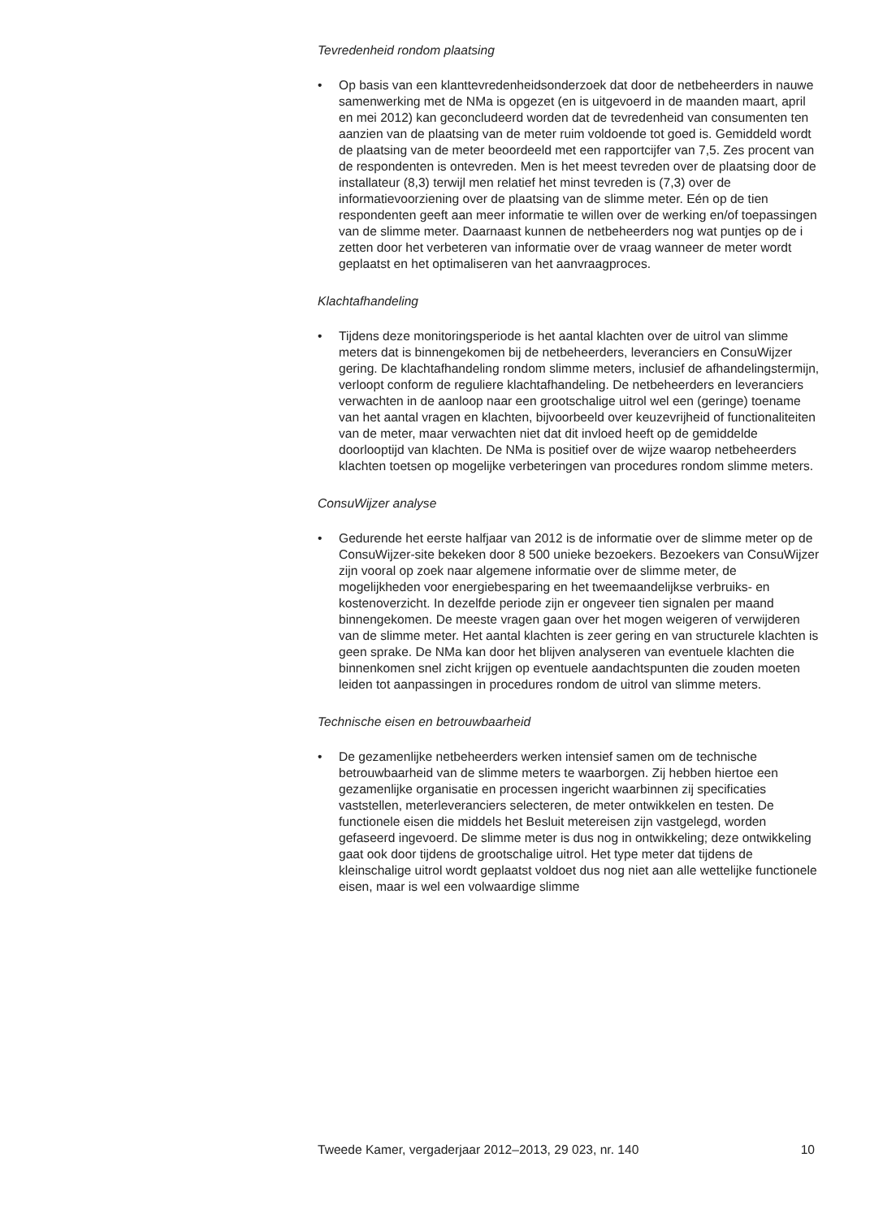Tevredenheid rondom plaatsing
• Op basis van een klanttevredenheidsonderzoek dat door de netbeheer­ders in nauwe samenwerking met de NMa is opgezet (en is uitgevoerd in de maanden maart, april en mei 2012) kan geconcludeerd worden dat de tevredenheid van consumenten ten aanzien van de plaatsing van de meter ruim voldoende tot goed is. Gemiddeld wordt de plaatsing van de meter beoordeeld met een rapportcijfer van 7,5. Zes procent van de respondenten is ontevreden. Men is het meest tevreden over de plaatsing door de installateur (8,3) terwijl men relatief het minst tevreden is (7,3) over de informatievoorziening over de plaatsing van de slimme meter. Eén op de tien respondenten geeft aan meer informatie te willen over de werking en/of toepassingen van de slimme meter. Daarnaast kunnen de netbeheerders nog wat puntjes op de i zetten door het verbeteren van informatie over de vraag wanneer de meter wordt geplaatst en het optimaliseren van het aanvraagpro­ces.
Klachtafhandeling
• Tijdens deze monitoringsperiode is het aantal klachten over de uitrol van slimme meters dat is binnengekomen bij de netbeheerders, leveranciers en ConsuWijzer gering. De klachtafhandeling rondom slimme meters, inclusief de afhandelingstermijn, verloopt conform de reguliere klachtafhandeling. De netbeheerders en leveranciers verwachten in de aanloop naar een grootschalige uitrol wel een (geringe) toename van het aantal vragen en klachten, bijvoorbeeld over keuzevrijheid of functionaliteiten van de meter, maar verwachten niet dat dit invloed heeft op de gemiddelde doorlooptijd van klachten. De NMa is positief over de wijze waarop netbeheerders klachten toetsen op mogelijke verbeteringen van procedures rondom slimme meters.
ConsuWijzer analyse
• Gedurende het eerste halfjaar van 2012 is de informatie over de slimme meter op de ConsuWijzer-site bekeken door 8 500 unieke bezoekers. Bezoekers van ConsuWijzer zijn vooral op zoek naar algemene informatie over de slimme meter, de mogelijkheden voor energiebesparing en het tweemaandelijkse verbruiks- en kostenover­zicht. In dezelfde periode zijn er ongeveer tien signalen per maand binnengekomen. De meeste vragen gaan over het mogen weigeren of verwijderen van de slimme meter. Het aantal klachten is zeer gering en van structurele klachten is geen sprake. De NMa kan door het blijven analyseren van eventuele klachten die binnenkomen snel zicht krijgen op eventuele aandachtspunten die zouden moeten leiden tot aanpas­singen in procedures rondom de uitrol van slimme meters.
Technische eisen en betrouwbaarheid
• De gezamenlijke netbeheerders werken intensief samen om de technische betrouwbaarheid van de slimme meters te waarborgen. Zij hebben hiertoe een gezamenlijke organisatie en processen ingericht waarbinnen zij specificaties vaststellen, meterleveranciers selecteren, de meter ontwikkelen en testen. De functionele eisen die middels het Besluit metereisen zijn vastgelegd, worden gefaseerd ingevoerd. De slimme meter is dus nog in ontwikkeling; deze ontwikkeling gaat ook door tijdens de grootschalige uitrol. Het type meter dat tijdens de kleinschalige uitrol wordt geplaatst voldoet dus nog niet aan alle wettelijke functionele eisen, maar is wel een volwaardige slimme
Tweede Kamer, vergaderjaar 2012–2013, 29 023, nr. 140 10